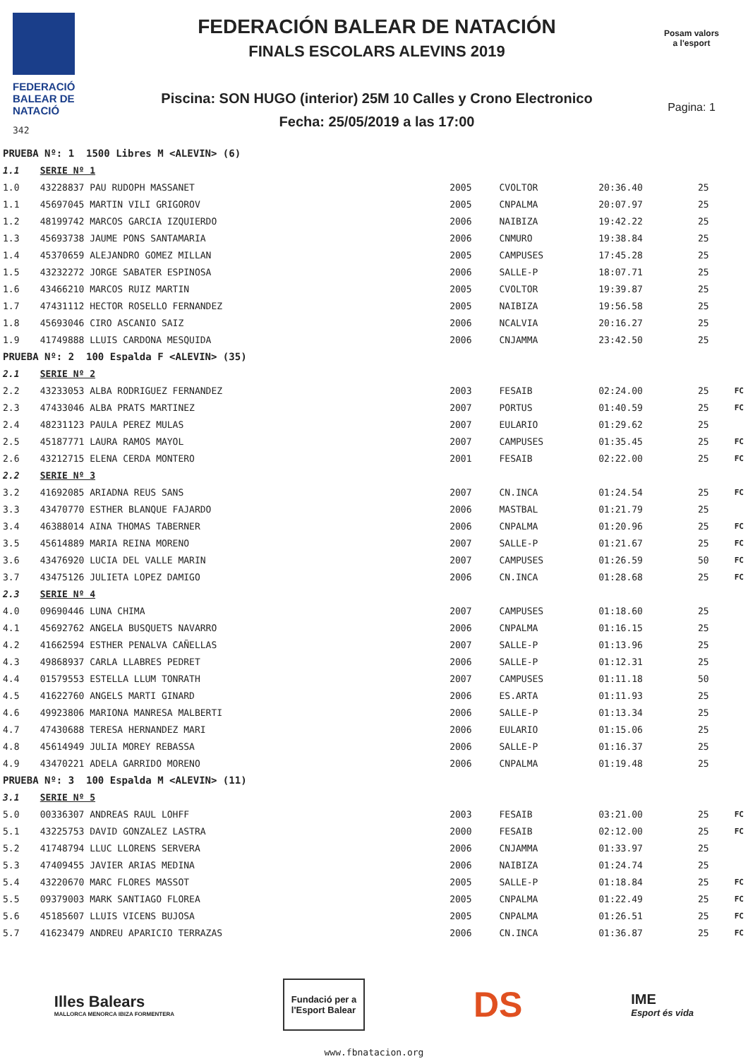FEDERACIÓ
BALEAR DE
NATACIÓ
342
FEDERACIÓN BALEAR DE NATACIÓN
FINALS ESCOLARS ALEVINS 2019
Piscina: SON HUGO (interior) 25M 10 Calles y Crono Electronico
Fecha: 25/05/2019 a las 17:00
Posam valors
a l'esport
Pagina: 1
| PRUEBA Nº: 1 1500 Libres M <ALEVIN> (6) | | | | | | |
| 1.1 | SERIE Nº 1 | | | | | |
| 1.0 | 43228837 PAU RUDOPH MASSANET | 2005 | CVOLTOR | 20:36.40 | 25 | |
| 1.1 | 45697045 MARTIN VILI GRIGOROV | 2005 | CNPALMA | 20:07.97 | 25 | |
| 1.2 | 48199742 MARCOS GARCIA IZQUIERDO | 2006 | NAIBIZA | 19:42.22 | 25 | |
| 1.3 | 45693738 JAUME PONS SANTAMARIA | 2006 | CNMURO | 19:38.84 | 25 | |
| 1.4 | 45370659 ALEJANDRO GOMEZ MILLAN | 2005 | CAMPUSES | 17:45.28 | 25 | |
| 1.5 | 43232272 JORGE SABATER ESPINOSA | 2006 | SALLE-P | 18:07.71 | 25 | |
| 1.6 | 43466210 MARCOS RUIZ MARTIN | 2005 | CVOLTOR | 19:39.87 | 25 | |
| 1.7 | 47431112 HECTOR ROSELLO FERNANDEZ | 2005 | NAIBIZA | 19:56.58 | 25 | |
| 1.8 | 45693046 CIRO ASCANIO SAIZ | 2006 | NCALVIA | 20:16.27 | 25 | |
| 1.9 | 41749888 LLUIS CARDONA MESQUIDA | 2006 | CNJAMMA | 23:42.50 | 25 | |
| PRUEBA Nº: 2 100 Espalda F <ALEVIN> (35) | | | | | | |
| 2.1 | SERIE Nº 2 | | | | | |
| 2.2 | 43233053 ALBA RODRIGUEZ FERNANDEZ | 2003 | FESAIB | 02:24.00 | 25 | FC |
| 2.3 | 47433046 ALBA PRATS MARTINEZ | 2007 | PORTUS | 01:40.59 | 25 | FC |
| 2.4 | 48231123 PAULA PEREZ MULAS | 2007 | EULARIO | 01:29.62 | 25 | |
| 2.5 | 45187771 LAURA RAMOS MAYOL | 2007 | CAMPUSES | 01:35.45 | 25 | FC |
| 2.6 | 43212715 ELENA CERDA MONTERO | 2001 | FESAIB | 02:22.00 | 25 | FC |
| 2.2 | SERIE Nº 3 | | | | | |
| 3.2 | 41692085 ARIADNA REUS SANS | 2007 | CN.INCA | 01:24.54 | 25 | FC |
| 3.3 | 43470770 ESTHER BLANQUE FAJARDO | 2006 | MASTBAL | 01:21.79 | 25 | |
| 3.4 | 46388014 AINA THOMAS TABERNER | 2006 | CNPALMA | 01:20.96 | 25 | FC |
| 3.5 | 45614889 MARIA REINA MORENO | 2007 | SALLE-P | 01:21.67 | 25 | FC |
| 3.6 | 43476920 LUCIA DEL VALLE MARIN | 2007 | CAMPUSES | 01:26.59 | 50 | FC |
| 3.7 | 43475126 JULIETA LOPEZ DAMIGO | 2006 | CN.INCA | 01:28.68 | 25 | FC |
| 2.3 | SERIE Nº 4 | | | | | |
| 4.0 | 09690446 LUNA CHIMA | 2007 | CAMPUSES | 01:18.60 | 25 | |
| 4.1 | 45692762 ANGELA BUSQUETS NAVARRO | 2006 | CNPALMA | 01:16.15 | 25 | |
| 4.2 | 41662594 ESTHER PENALVA CAÑELLAS | 2007 | SALLE-P | 01:13.96 | 25 | |
| 4.3 | 49868937 CARLA LLABRES PEDRET | 2006 | SALLE-P | 01:12.31 | 25 | |
| 4.4 | 01579553 ESTELLA LLUM TONRATH | 2007 | CAMPUSES | 01:11.18 | 50 | |
| 4.5 | 41622760 ANGELS MARTI GINARD | 2006 | ES.ARTA | 01:11.93 | 25 | |
| 4.6 | 49923806 MARIONA MANRESA MALBERTI | 2006 | SALLE-P | 01:13.34 | 25 | |
| 4.7 | 47430688 TERESA HERNANDEZ MARI | 2006 | EULARIO | 01:15.06 | 25 | |
| 4.8 | 45614949 JULIA MOREY REBASSA | 2006 | SALLE-P | 01:16.37 | 25 | |
| 4.9 | 43470221 ADELA GARRIDO MORENO | 2006 | CNPALMA | 01:19.48 | 25 | |
| PRUEBA Nº: 3 100 Espalda M <ALEVIN> (11) | | | | | | |
| 3.1 | SERIE Nº 5 | | | | | |
| 5.0 | 00336307 ANDREAS RAUL LOHFF | 2003 | FESAIB | 03:21.00 | 25 | FC |
| 5.1 | 43225753 DAVID GONZALEZ LASTRA | 2000 | FESAIB | 02:12.00 | 25 | FC |
| 5.2 | 41748794 LLUC LLORENS SERVERA | 2006 | CNJAMMA | 01:33.97 | 25 | |
| 5.3 | 47409455 JAVIER ARIAS MEDINA | 2006 | NAIBIZA | 01:24.74 | 25 | |
| 5.4 | 43220670 MARC FLORES MASSOT | 2005 | SALLE-P | 01:18.84 | 25 | FC |
| 5.5 | 09379003 MARK SANTIAGO FLOREA | 2005 | CNPALMA | 01:22.49 | 25 | FC |
| 5.6 | 45185607 LLUIS VICENS BUJOSA | 2005 | CNPALMA | 01:26.51 | 25 | FC |
| 5.7 | 41623479 ANDREU APARICIO TERRAZAS | 2006 | CN.INCA | 01:36.87 | 25 | FC |
Illes Balears
MALLORCA MENORCA IBIZA FORMENTERA
Fundació per a
l'Esport Balear
DS
IME
Esport és vida
www.fbnatacion.org